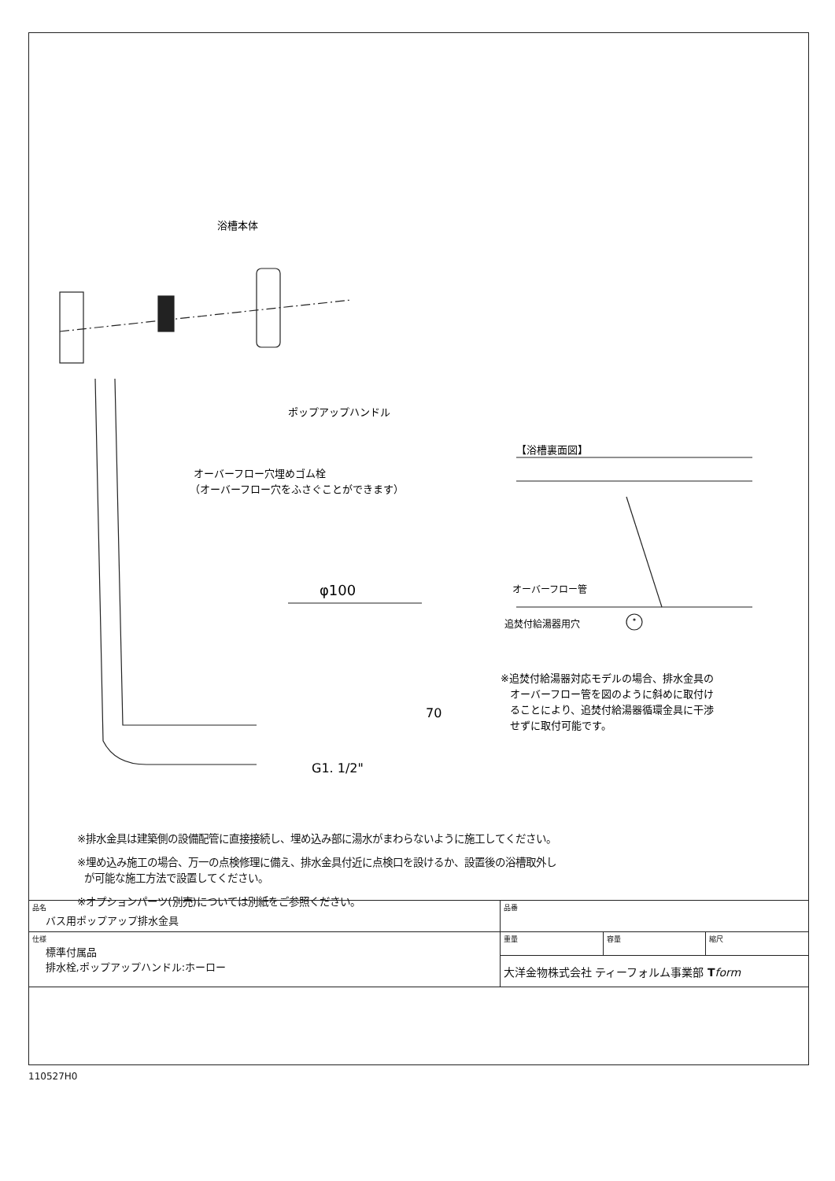浴槽本体
ポップアップハンドル
オーバーフロー穴埋めゴム栓
（オーバーフロー穴をふさぐことができます）
【浴槽裏面図】
オーバーフロー管
追焚付給湯器用穴
φ100
70
G1. 1/2"
※追焚付給湯器対応モデルの場合、排水金具の
オーバーフロー管を図のように斜めに取付け
ることにより、追焚付給湯器循環金具に干渉
せずに取付可能です。
※排水金具は建築側の設備配管に直接接続し、埋め込み部に湯水がまわらないように施工してください。
※埋め込み施工の場合、万一の点検修理に備え、排水金具付近に点検口を設けるか、設置後の浴槽取外し
が可能な施工方法で設置してください。
※オプションパーツ(別売)については別紙をご参照ください。
| 品名 バス用ポップアップ排水金具 | 品番 | | |
| 仕様 標準付属品 排水栓,ポップアップハンドル:ホーロー | 重量 | 容量 | 縮尺 |
| | 大洋金物株式会社 ティーフォルム事業部 T form | | |
110527H0